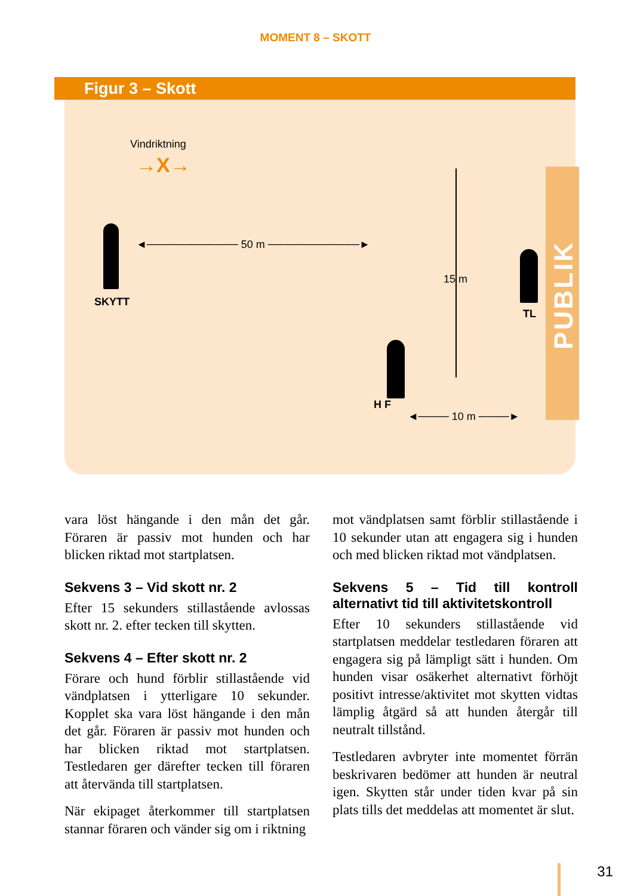MOMENT 8 – SKOTT
Figur 3 – Skott
Vindriktning
→X→
SKYTT
◄──────────── 50 m ────────────►
15 m
TL
H F
◄──── 10 m ────►
PUBLIK
vara löst hängande i den mån det går. Föraren är passiv mot hunden och har blicken riktad mot startplatsen.
Sekvens 3 – Vid skott nr. 2
Efter 15 sekunders stillastående avlossas skott nr. 2. efter tecken till skytten.
Sekvens 4 – Efter skott nr. 2
Förare och hund förblir stillastående vid vändplatsen i ytterligare 10 sekunder. Kopplet ska vara löst hängande i den mån det går. Föraren är passiv mot hunden och har blicken riktad mot startplatsen. Testledaren ger därefter tecken till föraren att återvända till startplatsen.
När ekipaget återkommer till startplatsen stannar föraren och vänder sig om i riktning
mot vändplatsen samt förblir stillastående i 10 sekunder utan att engagera sig i hunden och med blicken riktad mot vändplatsen.
Sekvens 5 – Tid till kontroll alternativt tid till aktivitetskontroll
Efter 10 sekunders stillastående vid startplatsen meddelar testledaren föraren att engagera sig på lämpligt sätt i hunden. Om hunden visar osäkerhet alternativt förhöjt positivt intresse/aktivitet mot skytten vidtas lämplig åtgärd så att hunden återgår till neutralt tillstånd.
Testledaren avbryter inte momentet förrän beskrivaren bedömer att hunden är neutral igen. Skytten står under tiden kvar på sin plats tills det meddelas att momentet är slut.
31